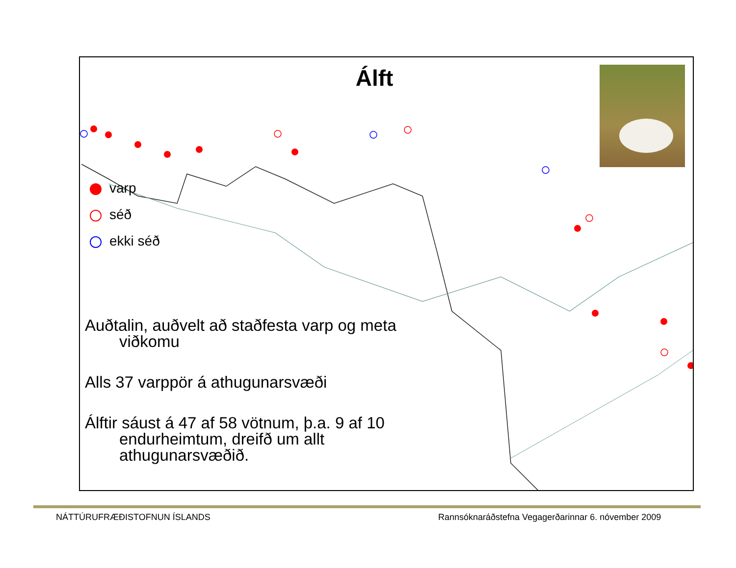Álft
varp
séð
ekki séð
Auðtalin, auðvelt að staðfesta varp og meta viðkomu
Alls 37 varppör á athugunarsvæði
Álftir sáust á 47 af 58 vötnum, þ.a. 9 af 10 endurheimtum, dreifð um allt athugunarsvæðið.
NÁTTÚRUFRÆÐISTOFNUN ÍSLANDS
Rannsóknaráðstefna Vegagerðarinnar 6. nóvember 2009